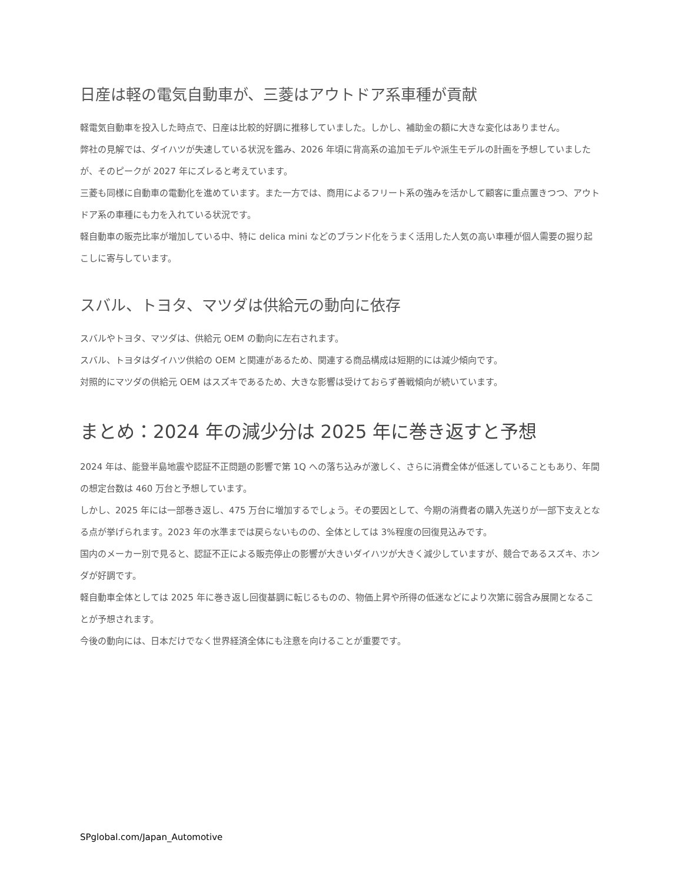日産は軽の電気自動車が、三菱はアウトドア系車種が貢献
軽電気自動車を投入した時点で、日産は比較的好調に推移していました。しかし、補助金の額に大きな変化はありません。
弊社の見解では、ダイハツが失速している状況を鑑み、2026 年頃に背高系の追加モデルや派生モデルの計画を予想していましたが、そのピークが 2027 年にズレると考えています。
三菱も同様に自動車の電動化を進めています。また一方では、商用によるフリート系の強みを活かして顧客に重点置きつつ、アウトドア系の車種にも力を入れている状況です。
軽自動車の販売比率が増加している中、特に delica mini などのブランド化をうまく活用した人気の高い車種が個人需要の掘り起こしに寄与しています。
スバル、トヨタ、マツダは供給元の動向に依存
スバルやトヨタ、マツダは、供給元 OEM の動向に左右されます。
スバル、トヨタはダイハツ供給の OEM と関連があるため、関連する商品構成は短期的には減少傾向です。
対照的にマツダの供給元 OEM はスズキであるため、大きな影響は受けておらず善戦傾向が続いています。
まとめ：2024 年の減少分は 2025 年に巻き返すと予想
2024 年は、能登半島地震や認証不正問題の影響で第 1Q への落ち込みが激しく、さらに消費全体が低迷していることもあり、年間の想定台数は 460 万台と予想しています。
しかし、2025 年には一部巻き返し、475 万台に増加するでしょう。その要因として、今期の消費者の購入先送りが一部下支えとなる点が挙げられます。2023 年の水準までは戻らないものの、全体としては 3%程度の回復見込みです。
国内のメーカー別で見ると、認証不正による販売停止の影響が大きいダイハツが大きく減少していますが、競合であるスズキ、ホンダが好調です。
軽自動車全体としては 2025 年に巻き返し回復基調に転じるものの、物価上昇や所得の低迷などにより次第に弱含み展開となることが予想されます。
今後の動向には、日本だけでなく世界経済全体にも注意を向けることが重要です。
SPglobal.com/Japan_Automotive